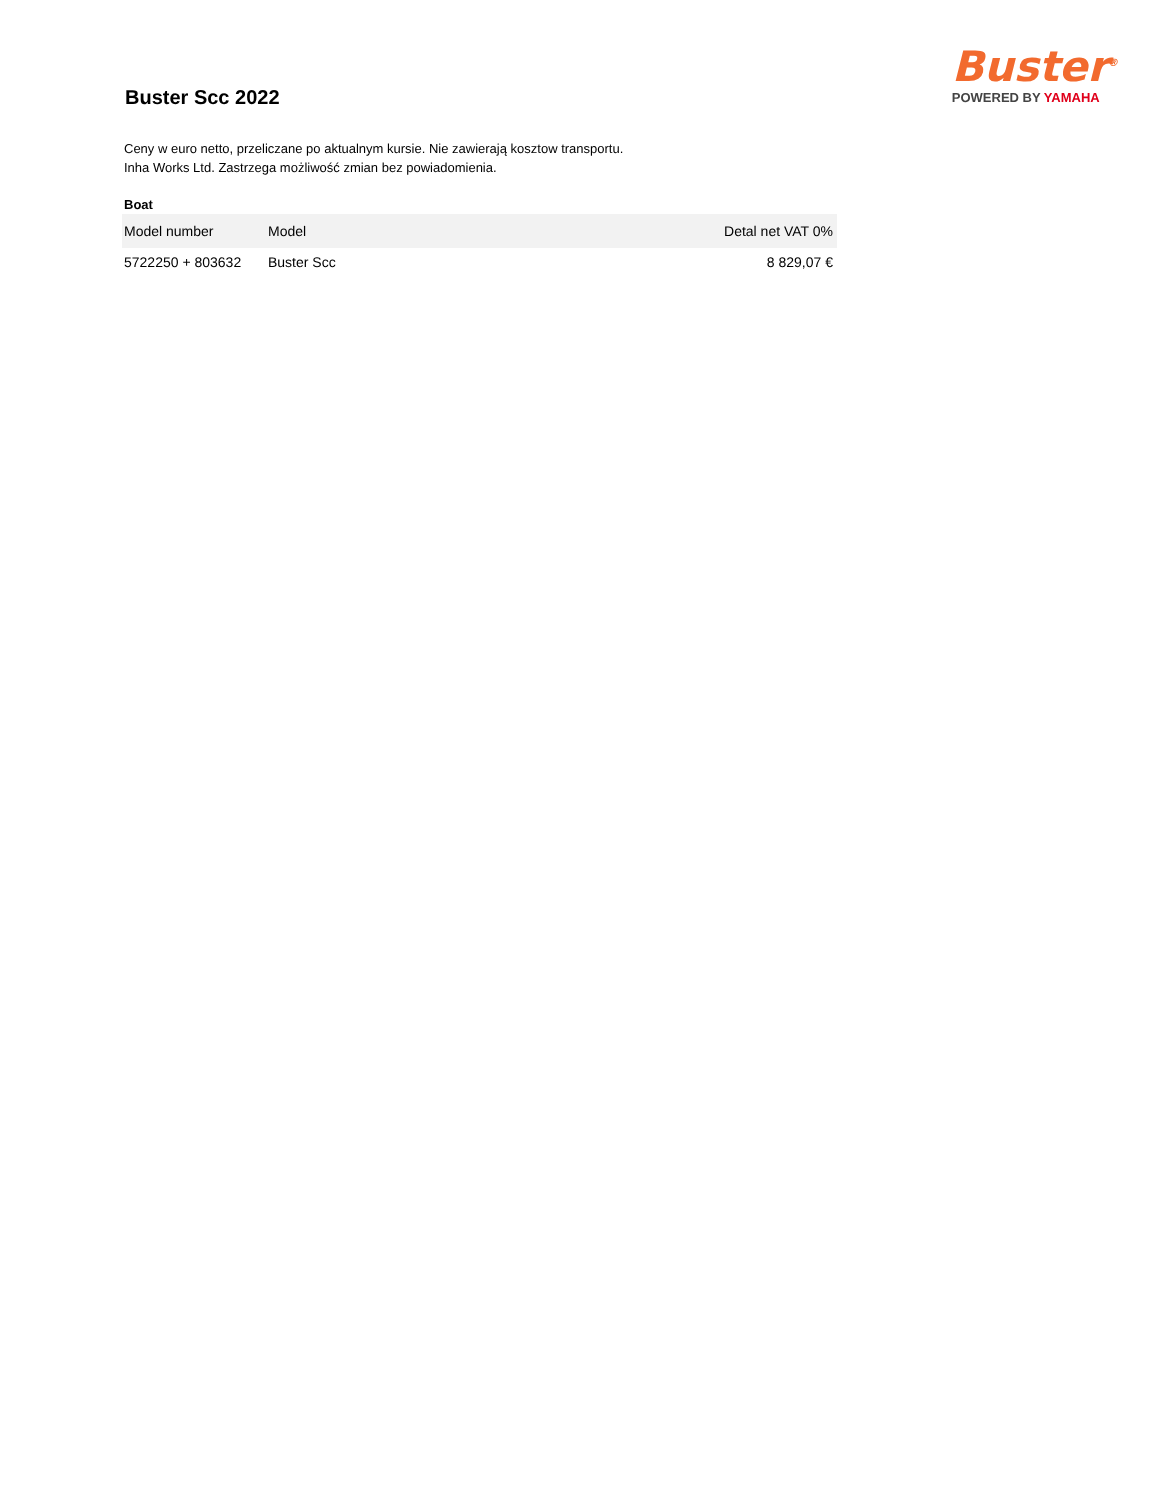Buster Scc 2022
Buster<sup>®</sup>
POWERED BY YAMAHA
Ceny w euro netto, przeliczane po aktualnym kursie. Nie zawierają kosztow transportu.
Inha Works Ltd. Zastrzega możliwość zmian bez powiadomienia.
Boat
| Model number | Model | Detal net VAT 0% |
| --- | --- | --- |
| 5722250 + 803632 | Buster Scc | 8 829,07 € |